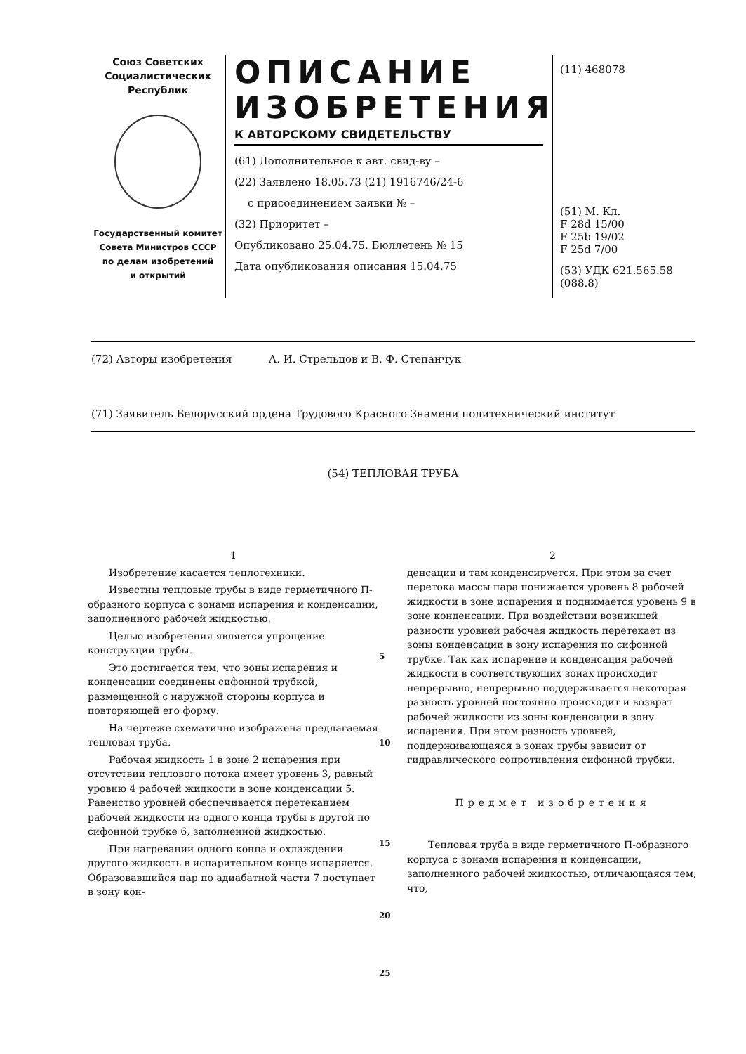Союз Советских
Социалистических
Республик
Государственный комитет
Совета Министров СССР
по делам изобретений
и открытий
ОПИСАНИЕ
ИЗОБРЕТЕНИЯ
К АВТОРСКОМУ СВИДЕТЕЛЬСТВУ
(61) Дополнительное к авт. свид-ву –
(22) Заявлено 18.05.73 (21) 1916746/24-6
с присоединением заявки № –
(32) Приоритет –
Опубликовано 25.04.75. Бюллетень № 15
Дата опубликования описания 15.04.75
(11) 468078
(51) М. Кл.
F 28d 15/00
F 25b 19/02
F 25d 7/00
(53) УДК 621.565.58
(088.8)
(72) Авторы изобретения А. И. Стрельцов и В. Ф. Степанчук
(71) Заявитель Белорусский ордена Трудового Красного Знамени политехнический институт
(54) ТЕПЛОВАЯ ТРУБА
1
Изобретение касается теплотехники.
Известны тепловые трубы в виде герметичного П-образного корпуса с зонами испарения и конденсации, заполненного рабочей жидкостью.
Целью изобретения является упрощение конструкции трубы.
Это достигается тем, что зоны испарения и конденсации соединены сифонной трубкой, размещенной с наружной стороны корпуса и повторяющей его форму.
На чертеже схематично изображена предлагаемая тепловая труба.
Рабочая жидкость 1 в зоне 2 испарения при отсутствии теплового потока имеет уровень 3, равный уровню 4 рабочей жидкости в зоне конденсации 5. Равенство уровней обеспечивается перетеканием рабочей жидкости из одного конца трубы в другой по сифонной трубке 6, заполненной жидкостью.
При нагревании одного конца и охлаждении другого жидкость в испарительном конце испаряется. Образовавшийся пар по адиабатной части 7 поступает в зону кон-
5
10
15
20
25
2
денсации и там конденсируется. При этом за счет перетока массы пара понижается уровень 8 рабочей жидкости в зоне испарения и поднимается уровень 9 в зоне конденсации. При воздействии возникшей разности уровней рабочая жидкость перетекает из зоны конденсации в зону испарения по сифонной трубке. Так как испарение и конденсация рабочей жидкости в соответствующих зонах происходит непрерывно, непрерывно поддерживается некоторая разность уровней постоянно происходит и возврат рабочей жидкости из зоны конденсации в зону испарения. При этом разность уровней, поддерживающаяся в зонах трубы зависит от гидравлического сопротивления сифонной трубки.
Предмет изобретения
Тепловая труба в виде герметичного П-образного корпуса с зонами испарения и конденсации, заполненного рабочей жидкостью, отличающаяся тем, что,